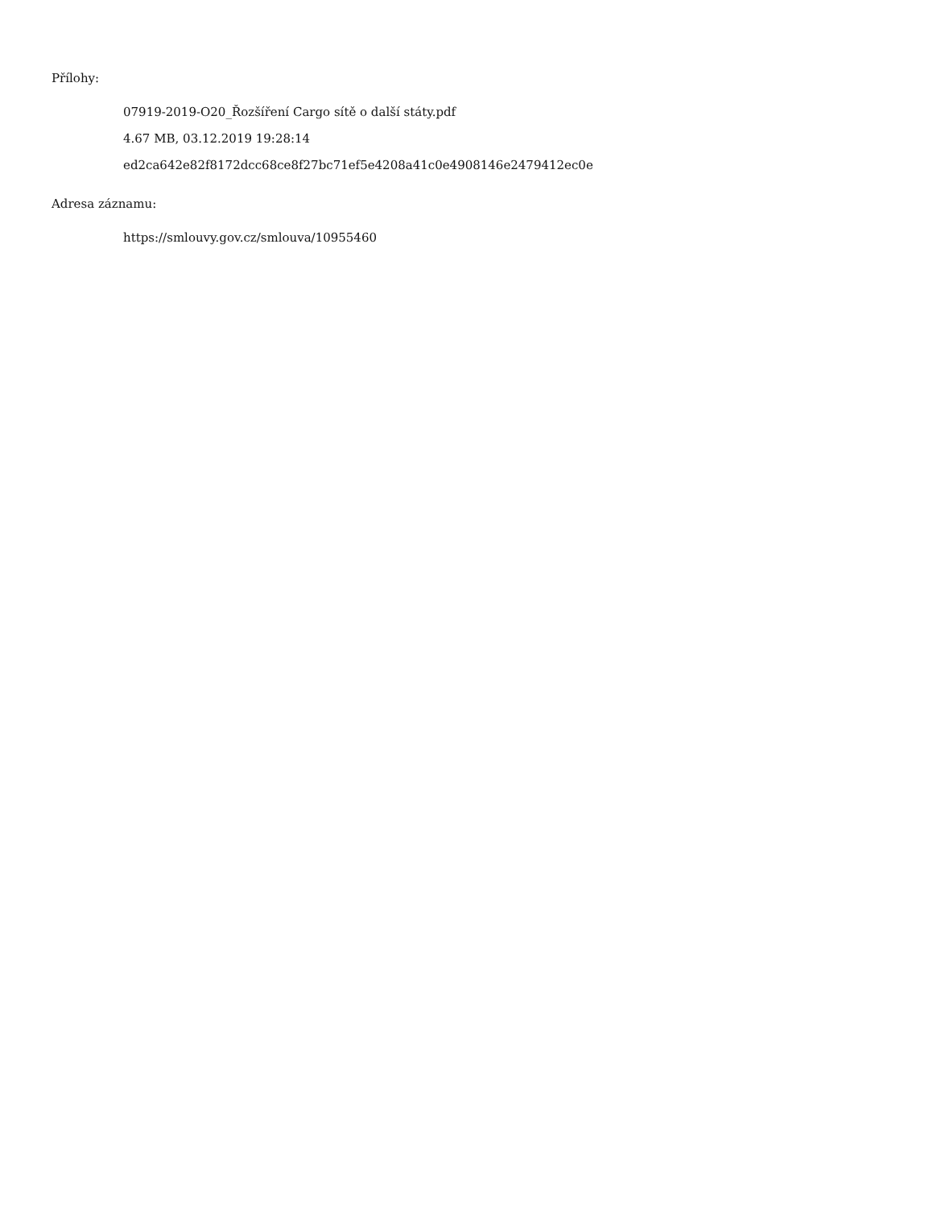Přílohy:
07919-2019-O20_Řozšíření Cargo sítě o další státy.pdf
4.67 MB, 03.12.2019 19:28:14
ed2ca642e82f8172dcc68ce8f27bc71ef5e4208a41c0e4908146e2479412ec0e
Adresa záznamu:
https://smlouvy.gov.cz/smlouva/10955460